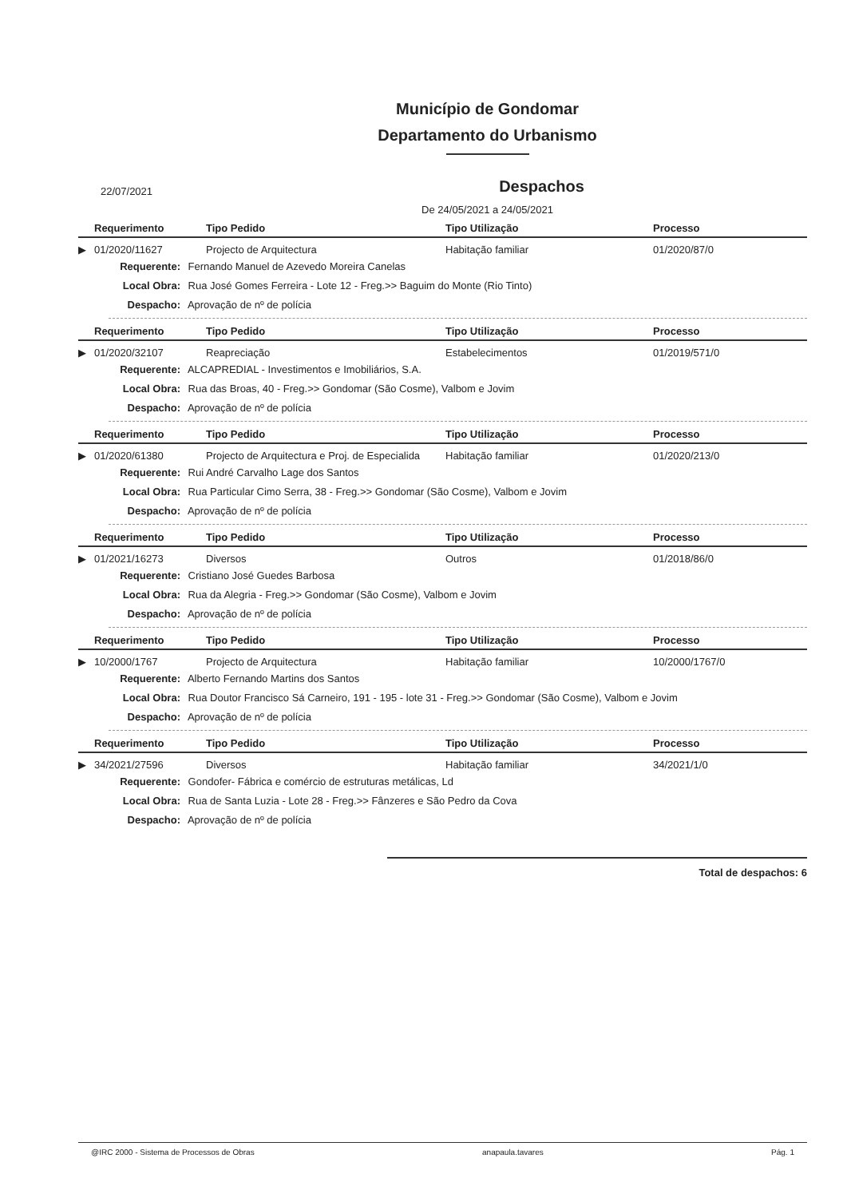Município de Gondomar
Departamento do Urbanismo
22/07/2021
Despachos
De 24/05/2021 a 24/05/2021
| | Requerimento | Tipo Pedido | Tipo Utilização | Processo |
| --- | --- | --- | --- | --- |
| ▶ | 01/2020/11627 | Projecto de Arquitectura | Habitação familiar | 01/2020/87/0 |
Requerente: Fernando Manuel de Azevedo Moreira Canelas
Local Obra: Rua José Gomes Ferreira - Lote 12 - Freg.>> Baguim do Monte (Rio Tinto)
Despacho: Aprovação de nº de polícia
| | Requerimento | Tipo Pedido | Tipo Utilização | Processo |
| --- | --- | --- | --- | --- |
| ▶ | 01/2020/32107 | Reapreciação | Estabelecimentos | 01/2019/571/0 |
Requerente: ALCAPREDIAL - Investimentos e Imobiliários, S.A.
Local Obra: Rua das Broas, 40 - Freg.>> Gondomar (São Cosme), Valbom e Jovim
Despacho: Aprovação de nº de polícia
| | Requerimento | Tipo Pedido | Tipo Utilização | Processo |
| --- | --- | --- | --- | --- |
| ▶ | 01/2020/61380 | Projecto de Arquitectura e Proj. de Especialida | Habitação familiar | 01/2020/213/0 |
Requerente: Rui André Carvalho Lage dos Santos
Local Obra: Rua Particular Cimo Serra, 38 - Freg.>> Gondomar (São Cosme), Valbom e Jovim
Despacho: Aprovação de nº de polícia
| | Requerimento | Tipo Pedido | Tipo Utilização | Processo |
| --- | --- | --- | --- | --- |
| ▶ | 01/2021/16273 | Diversos | Outros | 01/2018/86/0 |
Requerente: Cristiano José Guedes Barbosa
Local Obra: Rua da Alegria - Freg.>> Gondomar (São Cosme), Valbom e Jovim
Despacho: Aprovação de nº de polícia
| | Requerimento | Tipo Pedido | Tipo Utilização | Processo |
| --- | --- | --- | --- | --- |
| ▶ | 10/2000/1767 | Projecto de Arquitectura | Habitação familiar | 10/2000/1767/0 |
Requerente: Alberto Fernando Martins dos Santos
Local Obra: Rua Doutor Francisco Sá Carneiro, 191 - 195 - lote 31 - Freg.>> Gondomar (São Cosme), Valbom e Jovim
Despacho: Aprovação de nº de polícia
| | Requerimento | Tipo Pedido | Tipo Utilização | Processo |
| --- | --- | --- | --- | --- |
| ▶ | 34/2021/27596 | Diversos | Habitação familiar | 34/2021/1/0 |
Requerente: Gondofer- Fábrica e comércio de estruturas metálicas, Ld
Local Obra: Rua de Santa Luzia - Lote 28 - Freg.>> Fânzeres e São Pedro da Cova
Despacho: Aprovação de nº de polícia
Total de despachos: 6
@IRC 2000 - Sistema de Processos de Obras anapaula.tavares Pág. 1